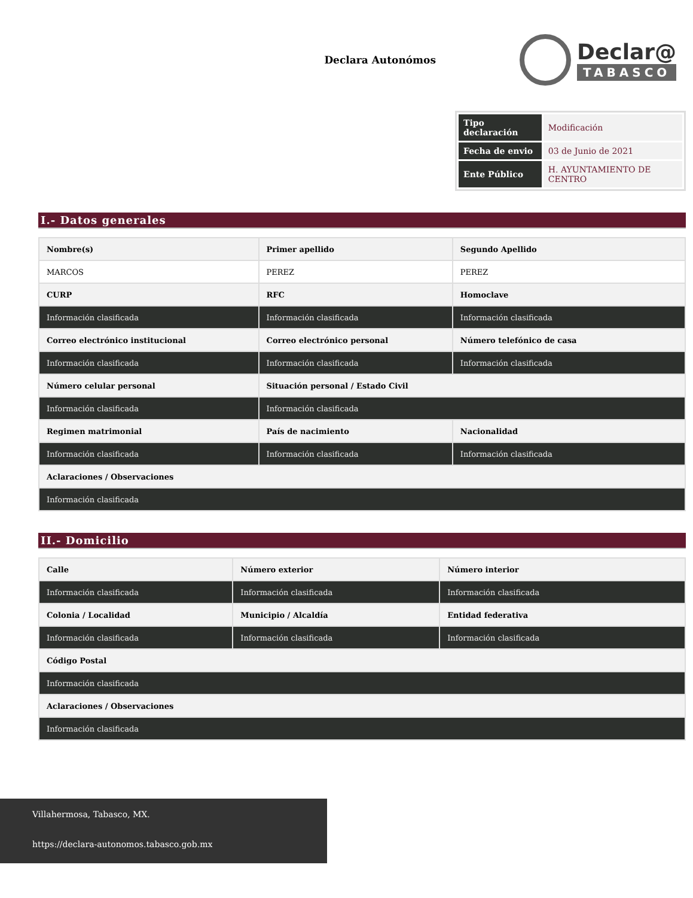Declara Autonómos
Declar@
TABASCO
| Tipo declaración | Modificación |
| Fecha de envio | 03 de Junio de 2021 |
| Ente Público | H. AYUNTAMIENTO DE CENTRO |
I.- Datos generales
| Nombre(s) | Primer apellido | Segundo Apellido |
| --- | --- | --- |
| MARCOS | PEREZ | PEREZ |
| CURP | RFC | Homoclave |
| Información clasificada | Información clasificada | Información clasificada |
| Correo electrónico institucional | Correo electrónico personal | Número telefónico de casa |
| Información clasificada | Información clasificada | Información clasificada |
| Número celular personal | Situación personal / Estado Civil | |
| Información clasificada | Información clasificada | |
| Regimen matrimonial | País de nacimiento | Nacionalidad |
| Información clasificada | Información clasificada | Información clasificada |
| Aclaraciones / Observaciones | | |
| Información clasificada | | |
II.- Domicilio
| Calle | Número exterior | Número interior |
| --- | --- | --- |
| Información clasificada | Información clasificada | Información clasificada |
| Colonia / Localidad | Municipio / Alcaldía | Entidad federativa |
| Información clasificada | Información clasificada | Información clasificada |
| Código Postal | | |
| Información clasificada | | |
| Aclaraciones / Observaciones | | |
| Información clasificada | | |
Villahermosa, Tabasco, MX.
https://declara-autonomos.tabasco.gob.mx